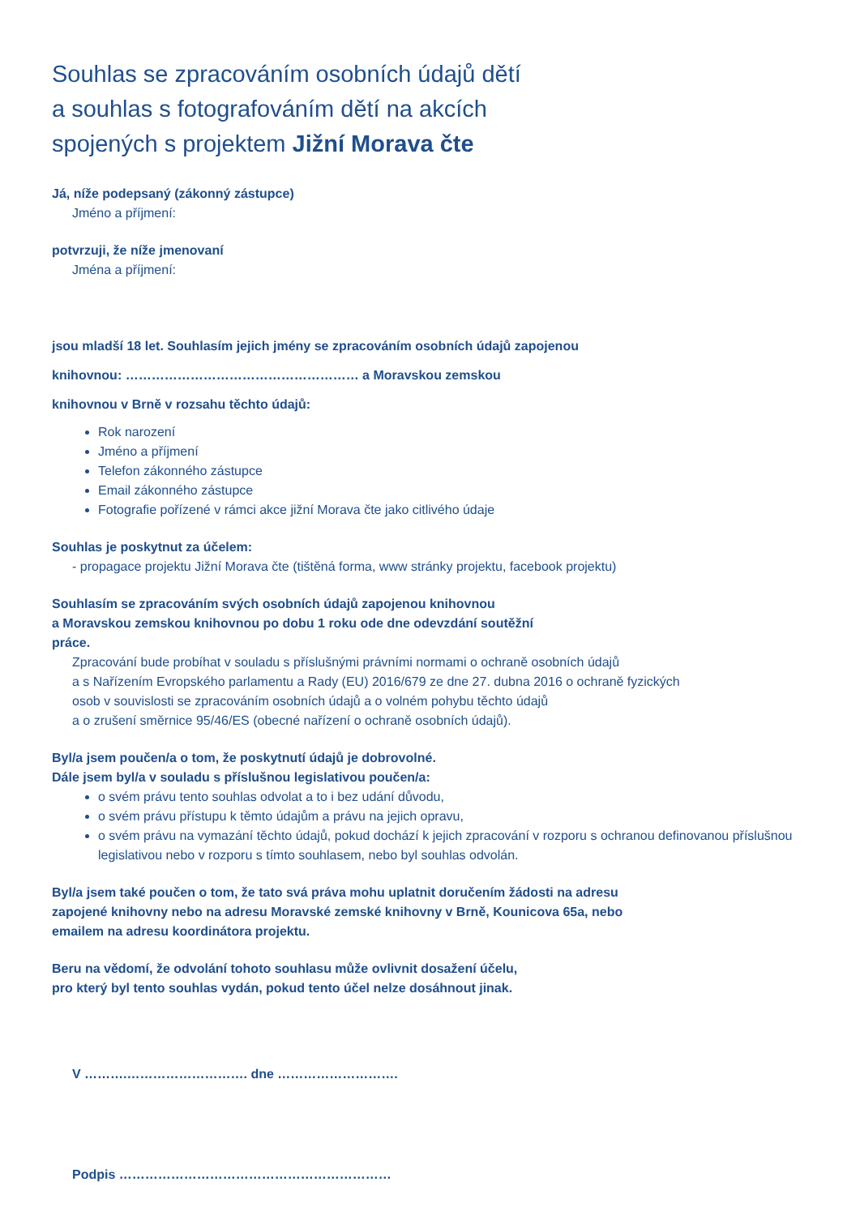Souhlas se zpracováním osobních údajů dětí
a souhlas s fotografováním dětí na akcích
spojených s projektem Jižní Morava čte
Já, níže podepsaný (zákonný zástupce)
Jméno a příjmení:
potvrzuji, že níže jmenovaní
Jména a příjmení:
jsou mladší 18 let. Souhlasím jejich jmény se zpracováním osobních údajů zapojenou
knihovnou: ……………………………………………… a Moravskou zemskou
knihovnou v Brně v rozsahu těchto údajů:
Rok narození
Jméno a příjmení
Telefon zákonného zástupce
Email zákonného zástupce
Fotografie pořízené v rámci akce jižní Morava čte jako citlivého údaje
Souhlas je poskytnut za účelem:
- propagace projektu Jižní Morava čte (tištěná forma, www stránky projektu, facebook projektu)
Souhlasím se zpracováním svých osobních údajů zapojenou knihovnou
a Moravskou zemskou knihovnou po dobu 1 roku ode dne odevzdání soutěžní
práce.
Zpracování bude probíhat v souladu s příslušnými právními normami o ochraně osobních údajů
a s Nařízením Evropského parlamentu a Rady (EU) 2016/679 ze dne 27. dubna 2016 o ochraně fyzických
osob v souvislosti se zpracováním osobních údajů a o volném pohybu těchto údajů
a o zrušení směrnice 95/46/ES (obecné nařízení o ochraně osobních údajů).
Byl/a jsem poučen/a o tom, že poskytnutí údajů je dobrovolné.
Dále jsem byl/a v souladu s příslušnou legislativou poučen/a:
o svém právu tento souhlas odvolat a to i bez udání důvodu,
o svém právu přístupu k těmto údajům a právu na jejich opravu,
o svém právu na vymazání těchto údajů, pokud dochází k jejich zpracování v rozporu s ochranou definovanou příslušnou legislativou nebo v rozporu s tímto souhlasem, nebo byl souhlas odvolán.
Byl/a jsem také poučen o tom, že tato svá práva mohu uplatnit doručením žádosti na adresu
zapojené knihovny nebo na adresu Moravské zemské knihovny v Brně, Kounicova 65a, nebo
emailem na adresu koordinátora projektu.
Beru na vědomí, že odvolání tohoto souhlasu může ovlivnit dosažení účelu,
pro který byl tento souhlas vydán, pokud tento účel nelze dosáhnout jinak.
V ……….………………………. dne ……………………….
Podpis ………………………………………………………